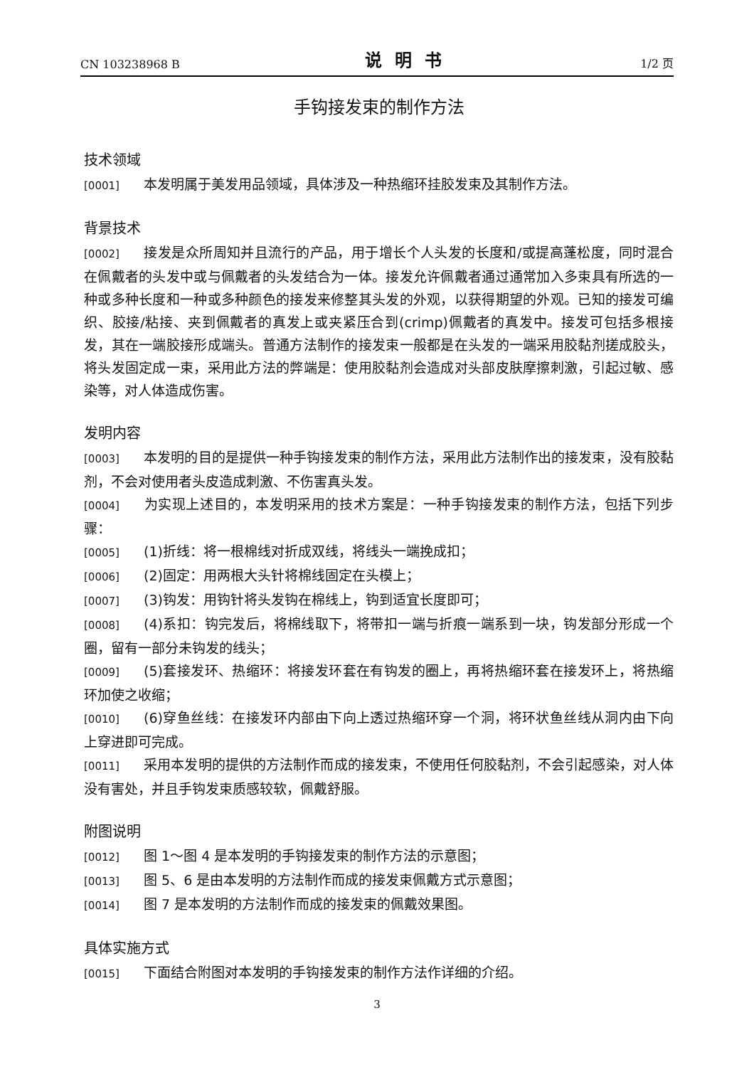CN 103238968 B 说明书 1/2 页
手钩接发束的制作方法
技术领域
[0001] 本发明属于美发用品领域，具体涉及一种热缩环挂胶发束及其制作方法。
背景技术
[0002] 接发是众所周知并且流行的产品，用于增长个人头发的长度和/或提高蓬松度，同时混合在佩戴者的头发中或与佩戴者的头发结合为一体。接发允许佩戴者通过通常加入多束具有所选的一种或多种长度和一种或多种颜色的接发来修整其头发的外观，以获得期望的外观。已知的接发可编织、胶接/粘接、夹到佩戴者的真发上或夹紧压合到(crimp)佩戴者的真发中。接发可包括多根接发，其在一端胶接形成端头。普通方法制作的接发束一般都是在头发的一端采用胶黏剂搓成胶头，将头发固定成一束，采用此方法的弊端是：使用胶黏剂会造成对头部皮肤摩擦刺激，引起过敏、感染等，对人体造成伤害。
发明内容
[0003] 本发明的目的是提供一种手钩接发束的制作方法，采用此方法制作出的接发束，没有胶黏剂，不会对使用者头皮造成刺激、不伤害真头发。
[0004] 为实现上述目的，本发明采用的技术方案是：一种手钩接发束的制作方法，包括下列步骤：
[0005] (1)折线：将一根棉线对折成双线，将线头一端挽成扣；
[0006] (2)固定：用两根大头针将棉线固定在头模上；
[0007] (3)钩发：用钩针将头发钩在棉线上，钩到适宜长度即可；
[0008] (4)系扣：钩完发后，将棉线取下，将带扣一端与折痕一端系到一块，钩发部分形成一个圈，留有一部分未钩发的线头；
[0009] (5)套接发环、热缩环：将接发环套在有钩发的圈上，再将热缩环套在接发环上，将热缩环加使之收缩；
[0010] (6)穿鱼丝线：在接发环内部由下向上透过热缩环穿一个洞，将环状鱼丝线从洞内由下向上穿进即可完成。
[0011] 采用本发明的提供的方法制作而成的接发束，不使用任何胶黏剂，不会引起感染，对人体没有害处，并且手钩发束质感较软，佩戴舒服。
附图说明
[0012] 图 1～图 4 是本发明的手钩接发束的制作方法的示意图；
[0013] 图 5、6 是由本发明的方法制作而成的接发束佩戴方式示意图；
[0014] 图 7 是本发明的方法制作而成的接发束的佩戴效果图。
具体实施方式
[0015] 下面结合附图对本发明的手钩接发束的制作方法作详细的介绍。
3